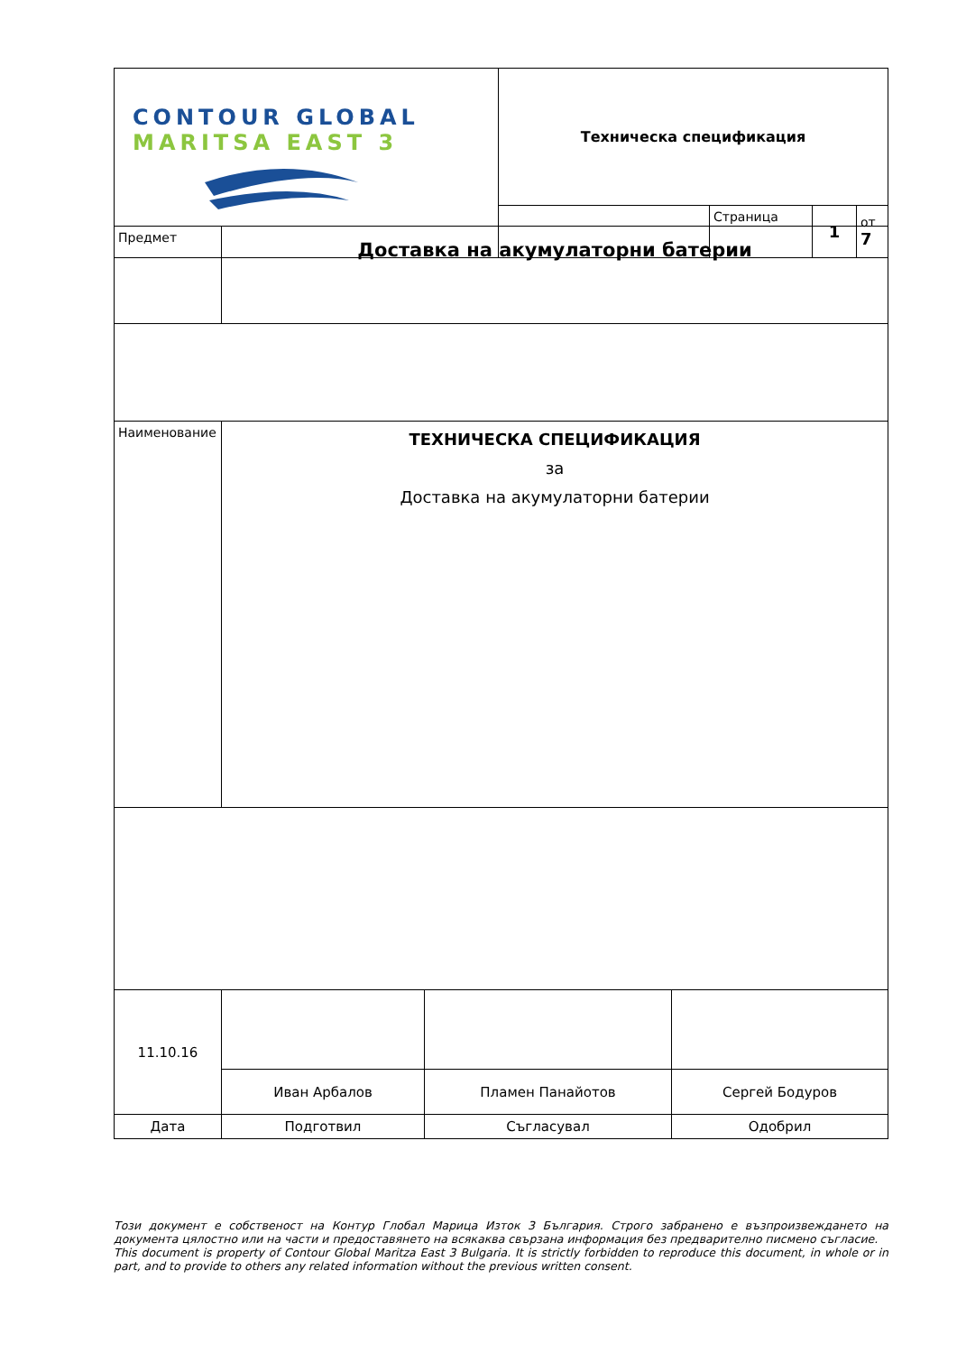| CONTOUR GLOBAL MARITSA EAST 3 | Техническа спецификация | | | |
| | | Страница | 1 | от 7 |
| Предмет | Доставка на акумулаторни батерии |
| Наименование | ТЕХНИЧЕСКА СПЕЦИФИКАЦИЯ за Доставка на акумулаторни батерии |
| 11.10.16 | | | |
| | Иван Арбалов | Пламен Панайотов | Сергей Бодуров |
| Дата | Подготвил | Съгласувал | Одобрил |
Този документ е собственост на Контур Глобал Марица Изток 3 България. Строго забранено е възпроизвеждането на документа цялостно или на части и предоставянето на всякаква свързана информация без предварително писмено съгласие.
This document is property of Contour Global Maritza East 3 Bulgaria. It is strictly forbidden to reproduce this document, in whole or in part, and to provide to others any related information without the previous written consent.